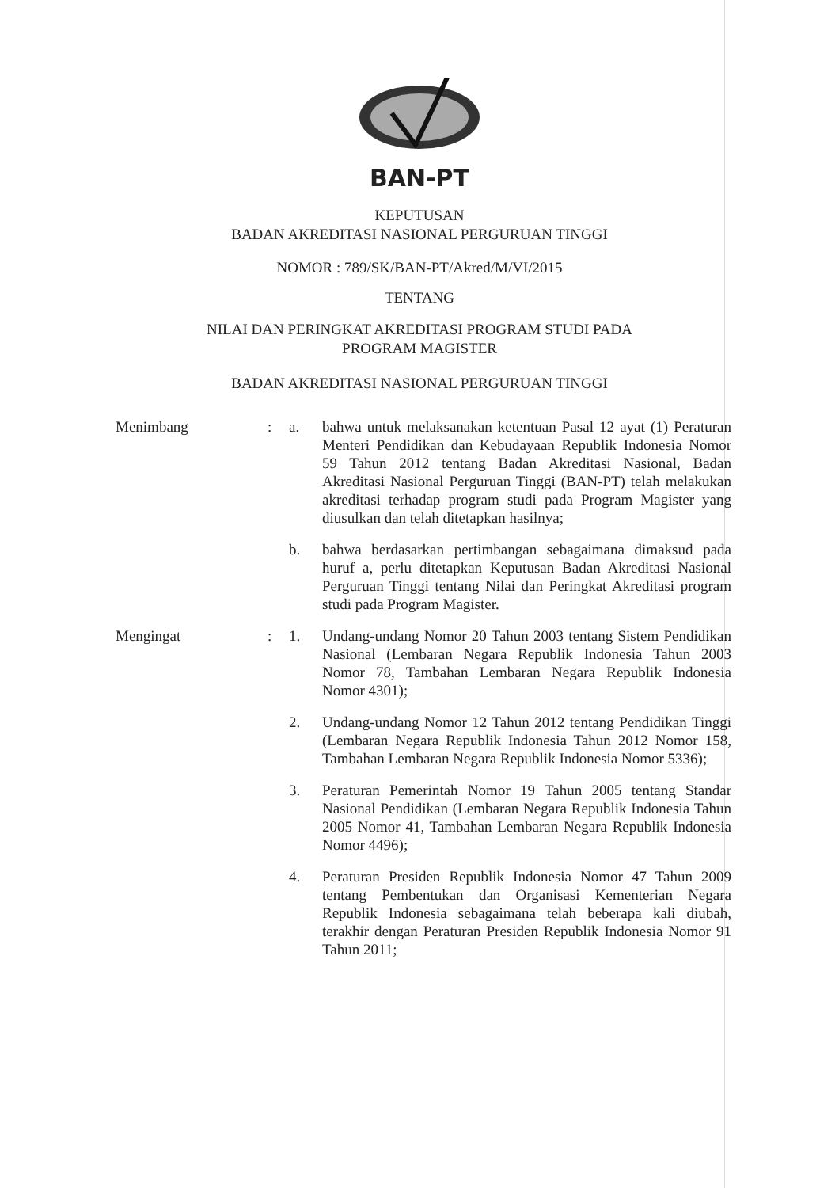BAN-PT
KEPUTUSAN
BADAN AKREDITASI NASIONAL PERGURUAN TINGGI
NOMOR : 789/SK/BAN-PT/Akred/M/VI/2015
TENTANG
NILAI DAN PERINGKAT AKREDITASI PROGRAM STUDI PADA
PROGRAM MAGISTER
BADAN AKREDITASI NASIONAL PERGURUAN TINGGI
| Menimbang | : | a. | bahwa untuk melaksanakan ketentuan Pasal 12 ayat (1) Peraturan Menteri Pendidikan dan Kebudayaan Republik Indonesia Nomor 59 Tahun 2012 tentang Badan Akreditasi Nasional, Badan Akreditasi Nasional Perguruan Tinggi (BAN-PT) telah melakukan akreditasi terhadap program studi pada Program Magister yang diusulkan dan telah ditetapkan hasilnya; |
| | | b. | bahwa berdasarkan pertimbangan sebagaimana dimaksud pada huruf a, perlu ditetapkan Keputusan Badan Akreditasi Nasional Perguruan Tinggi tentang Nilai dan Peringkat Akreditasi program studi pada Program Magister. |
| Mengingat | : | 1. | Undang-undang Nomor 20 Tahun 2003 tentang Sistem Pendidikan Nasional (Lembaran Negara Republik Indonesia Tahun 2003 Nomor 78, Tambahan Lembaran Negara Republik Indonesia Nomor 4301); |
| | | 2. | Undang-undang Nomor 12 Tahun 2012 tentang Pendidikan Tinggi (Lembaran Negara Republik Indonesia Tahun 2012 Nomor 158, Tambahan Lembaran Negara Republik Indonesia Nomor 5336); |
| | | 3. | Peraturan Pemerintah Nomor 19 Tahun 2005 tentang Standar Nasional Pendidikan (Lembaran Negara Republik Indonesia Tahun 2005 Nomor 41, Tambahan Lembaran Negara Republik Indonesia Nomor 4496); |
| | | 4. | Peraturan Presiden Republik Indonesia Nomor 47 Tahun 2009 tentang Pembentukan dan Organisasi Kementerian Negara Republik Indonesia sebagaimana telah beberapa kali diubah, terakhir dengan Peraturan Presiden Republik Indonesia Nomor 91 Tahun 2011; |